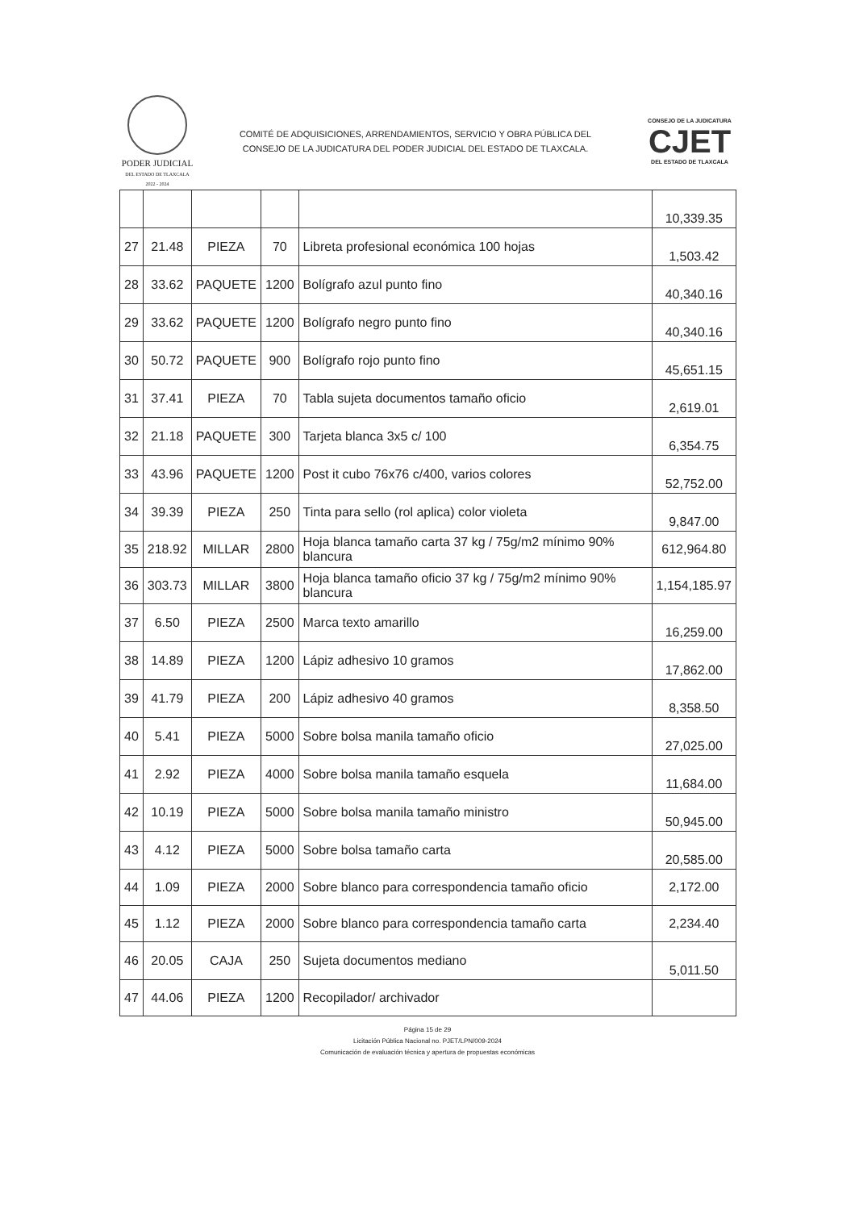PODER JUDICIAL
DEL ESTADO DE TLAXCALA
2022 - 2024
COMITÉ DE ADQUISICIONES, ARRENDAMIENTOS, SERVICIO Y OBRA PÚBLICA DEL
CONSEJO DE LA JUDICATURA DEL PODER JUDICIAL DEL ESTADO DE TLAXCALA.
CONSEJO DE LA JUDICATURA
CJET
DEL ESTADO DE TLAXCALA
| | | | | | 10,339.35 |
| 27 | 21.48 | PIEZA | 70 | Libreta profesional económica 100 hojas | 1,503.42 |
| 28 | 33.62 | PAQUETE | 1200 | Bolígrafo azul punto fino | 40,340.16 |
| 29 | 33.62 | PAQUETE | 1200 | Bolígrafo negro punto fino | 40,340.16 |
| 30 | 50.72 | PAQUETE | 900 | Bolígrafo rojo punto fino | 45,651.15 |
| 31 | 37.41 | PIEZA | 70 | Tabla sujeta documentos tamaño oficio | 2,619.01 |
| 32 | 21.18 | PAQUETE | 300 | Tarjeta blanca 3x5 c/ 100 | 6,354.75 |
| 33 | 43.96 | PAQUETE | 1200 | Post it cubo 76x76 c/400, varios colores | 52,752.00 |
| 34 | 39.39 | PIEZA | 250 | Tinta para sello (rol aplica) color violeta | 9,847.00 |
| 35 | 218.92 | MILLAR | 2800 | Hoja blanca tamaño carta 37 kg / 75g/m2 mínimo 90% blancura | 612,964.80 |
| 36 | 303.73 | MILLAR | 3800 | Hoja blanca tamaño oficio 37 kg / 75g/m2 mínimo 90% blancura | 1,154,185.97 |
| 37 | 6.50 | PIEZA | 2500 | Marca texto amarillo | 16,259.00 |
| 38 | 14.89 | PIEZA | 1200 | Lápiz adhesivo 10 gramos | 17,862.00 |
| 39 | 41.79 | PIEZA | 200 | Lápiz adhesivo 40 gramos | 8,358.50 |
| 40 | 5.41 | PIEZA | 5000 | Sobre bolsa manila tamaño oficio | 27,025.00 |
| 41 | 2.92 | PIEZA | 4000 | Sobre bolsa manila tamaño esquela | 11,684.00 |
| 42 | 10.19 | PIEZA | 5000 | Sobre bolsa manila tamaño ministro | 50,945.00 |
| 43 | 4.12 | PIEZA | 5000 | Sobre bolsa tamaño carta | 20,585.00 |
| 44 | 1.09 | PIEZA | 2000 | Sobre blanco para correspondencia tamaño oficio | 2,172.00 |
| 45 | 1.12 | PIEZA | 2000 | Sobre blanco para correspondencia tamaño carta | 2,234.40 |
| 46 | 20.05 | CAJA | 250 | Sujeta documentos mediano | 5,011.50 |
| 47 | 44.06 | PIEZA | 1200 | Recopilador/ archivador | |
Página 15 de 29
Licitación Pública Nacional no. PJET/LPN/009-2024
Comunicación de evaluación técnica y apertura de propuestas económicas